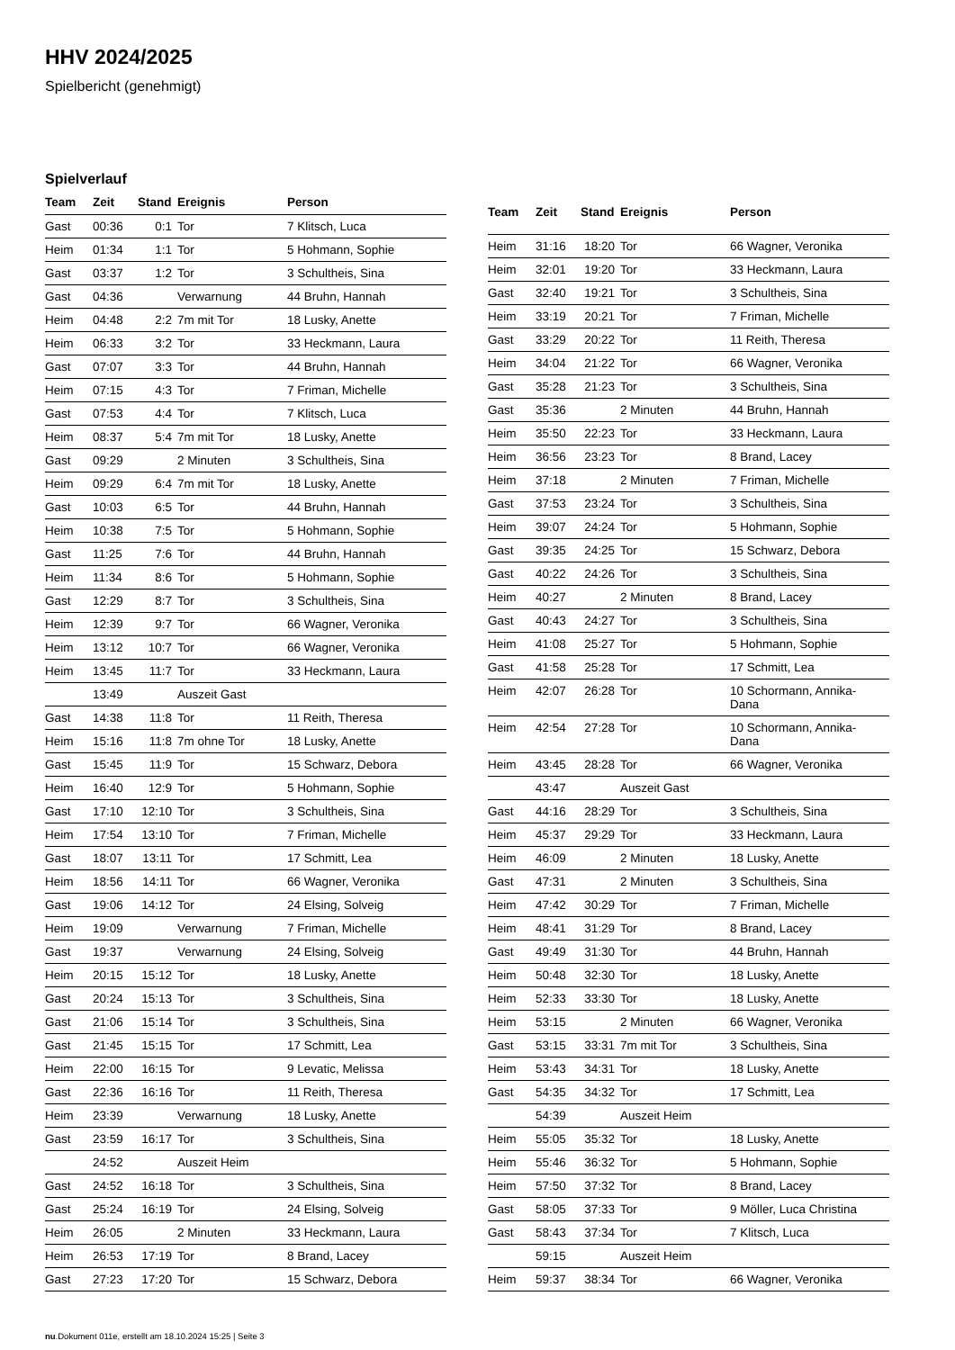HHV 2024/2025
Spielbericht (genehmigt)
Spielverlauf
| Team | Zeit | Stand | Ereignis | Person |
| --- | --- | --- | --- | --- |
| Gast | 00:36 | 0:1 | Tor | 7 Klitsch, Luca |
| Heim | 01:34 | 1:1 | Tor | 5 Hohmann, Sophie |
| Gast | 03:37 | 1:2 | Tor | 3 Schultheis, Sina |
| Gast | 04:36 | | Verwarnung | 44 Bruhn, Hannah |
| Heim | 04:48 | 2:2 | 7m mit Tor | 18 Lusky, Anette |
| Heim | 06:33 | 3:2 | Tor | 33 Heckmann, Laura |
| Gast | 07:07 | 3:3 | Tor | 44 Bruhn, Hannah |
| Heim | 07:15 | 4:3 | Tor | 7 Friman, Michelle |
| Gast | 07:53 | 4:4 | Tor | 7 Klitsch, Luca |
| Heim | 08:37 | 5:4 | 7m mit Tor | 18 Lusky, Anette |
| Gast | 09:29 | | 2 Minuten | 3 Schultheis, Sina |
| Heim | 09:29 | 6:4 | 7m mit Tor | 18 Lusky, Anette |
| Gast | 10:03 | 6:5 | Tor | 44 Bruhn, Hannah |
| Heim | 10:38 | 7:5 | Tor | 5 Hohmann, Sophie |
| Gast | 11:25 | 7:6 | Tor | 44 Bruhn, Hannah |
| Heim | 11:34 | 8:6 | Tor | 5 Hohmann, Sophie |
| Gast | 12:29 | 8:7 | Tor | 3 Schultheis, Sina |
| Heim | 12:39 | 9:7 | Tor | 66 Wagner, Veronika |
| Heim | 13:12 | 10:7 | Tor | 66 Wagner, Veronika |
| Heim | 13:45 | 11:7 | Tor | 33 Heckmann, Laura |
| | 13:49 | | Auszeit Gast | |
| Gast | 14:38 | 11:8 | Tor | 11 Reith, Theresa |
| Heim | 15:16 | 11:8 | 7m ohne Tor | 18 Lusky, Anette |
| Gast | 15:45 | 11:9 | Tor | 15 Schwarz, Debora |
| Heim | 16:40 | 12:9 | Tor | 5 Hohmann, Sophie |
| Gast | 17:10 | 12:10 | Tor | 3 Schultheis, Sina |
| Heim | 17:54 | 13:10 | Tor | 7 Friman, Michelle |
| Gast | 18:07 | 13:11 | Tor | 17 Schmitt, Lea |
| Heim | 18:56 | 14:11 | Tor | 66 Wagner, Veronika |
| Gast | 19:06 | 14:12 | Tor | 24 Elsing, Solveig |
| Heim | 19:09 | | Verwarnung | 7 Friman, Michelle |
| Gast | 19:37 | | Verwarnung | 24 Elsing, Solveig |
| Heim | 20:15 | 15:12 | Tor | 18 Lusky, Anette |
| Gast | 20:24 | 15:13 | Tor | 3 Schultheis, Sina |
| Gast | 21:06 | 15:14 | Tor | 3 Schultheis, Sina |
| Gast | 21:45 | 15:15 | Tor | 17 Schmitt, Lea |
| Heim | 22:00 | 16:15 | Tor | 9 Levatic, Melissa |
| Gast | 22:36 | 16:16 | Tor | 11 Reith, Theresa |
| Heim | 23:39 | | Verwarnung | 18 Lusky, Anette |
| Gast | 23:59 | 16:17 | Tor | 3 Schultheis, Sina |
| | 24:52 | | Auszeit Heim | |
| Gast | 24:52 | 16:18 | Tor | 3 Schultheis, Sina |
| Gast | 25:24 | 16:19 | Tor | 24 Elsing, Solveig |
| Heim | 26:05 | | 2 Minuten | 33 Heckmann, Laura |
| Heim | 26:53 | 17:19 | Tor | 8 Brand, Lacey |
| Gast | 27:23 | 17:20 | Tor | 15 Schwarz, Debora |
| Team | Zeit | Stand | Ereignis | Person |
| --- | --- | --- | --- | --- |
| Heim | 31:16 | 18:20 | Tor | 66 Wagner, Veronika |
| Heim | 32:01 | 19:20 | Tor | 33 Heckmann, Laura |
| Gast | 32:40 | 19:21 | Tor | 3 Schultheis, Sina |
| Heim | 33:19 | 20:21 | Tor | 7 Friman, Michelle |
| Gast | 33:29 | 20:22 | Tor | 11 Reith, Theresa |
| Heim | 34:04 | 21:22 | Tor | 66 Wagner, Veronika |
| Gast | 35:28 | 21:23 | Tor | 3 Schultheis, Sina |
| Gast | 35:36 | | 2 Minuten | 44 Bruhn, Hannah |
| Heim | 35:50 | 22:23 | Tor | 33 Heckmann, Laura |
| Heim | 36:56 | 23:23 | Tor | 8 Brand, Lacey |
| Heim | 37:18 | | 2 Minuten | 7 Friman, Michelle |
| Gast | 37:53 | 23:24 | Tor | 3 Schultheis, Sina |
| Heim | 39:07 | 24:24 | Tor | 5 Hohmann, Sophie |
| Gast | 39:35 | 24:25 | Tor | 15 Schwarz, Debora |
| Gast | 40:22 | 24:26 | Tor | 3 Schultheis, Sina |
| Heim | 40:27 | | 2 Minuten | 8 Brand, Lacey |
| Gast | 40:43 | 24:27 | Tor | 3 Schultheis, Sina |
| Heim | 41:08 | 25:27 | Tor | 5 Hohmann, Sophie |
| Gast | 41:58 | 25:28 | Tor | 17 Schmitt, Lea |
| Heim | 42:07 | 26:28 | Tor | 10 Schormann, Annika- Dana |
| Heim | 42:54 | 27:28 | Tor | 10 Schormann, Annika- Dana |
| Heim | 43:45 | 28:28 | Tor | 66 Wagner, Veronika |
| | 43:47 | | Auszeit Gast | |
| Gast | 44:16 | 28:29 | Tor | 3 Schultheis, Sina |
| Heim | 45:37 | 29:29 | Tor | 33 Heckmann, Laura |
| Heim | 46:09 | | 2 Minuten | 18 Lusky, Anette |
| Gast | 47:31 | | 2 Minuten | 3 Schultheis, Sina |
| Heim | 47:42 | 30:29 | Tor | 7 Friman, Michelle |
| Heim | 48:41 | 31:29 | Tor | 8 Brand, Lacey |
| Gast | 49:49 | 31:30 | Tor | 44 Bruhn, Hannah |
| Heim | 50:48 | 32:30 | Tor | 18 Lusky, Anette |
| Heim | 52:33 | 33:30 | Tor | 18 Lusky, Anette |
| Heim | 53:15 | | 2 Minuten | 66 Wagner, Veronika |
| Gast | 53:15 | 33:31 | 7m mit Tor | 3 Schultheis, Sina |
| Heim | 53:43 | 34:31 | Tor | 18 Lusky, Anette |
| Gast | 54:35 | 34:32 | Tor | 17 Schmitt, Lea |
| | 54:39 | | Auszeit Heim | |
| Heim | 55:05 | 35:32 | Tor | 18 Lusky, Anette |
| Heim | 55:46 | 36:32 | Tor | 5 Hohmann, Sophie |
| Heim | 57:50 | 37:32 | Tor | 8 Brand, Lacey |
| Gast | 58:05 | 37:33 | Tor | 9 Möller, Luca Christina |
| Gast | 58:43 | 37:34 | Tor | 7 Klitsch, Luca |
| | 59:15 | | Auszeit Heim | |
| Heim | 59:37 | 38:34 | Tor | 66 Wagner, Veronika |
nu.Dokument 011e, erstellt am 18.10.2024 15:25 | Seite 3